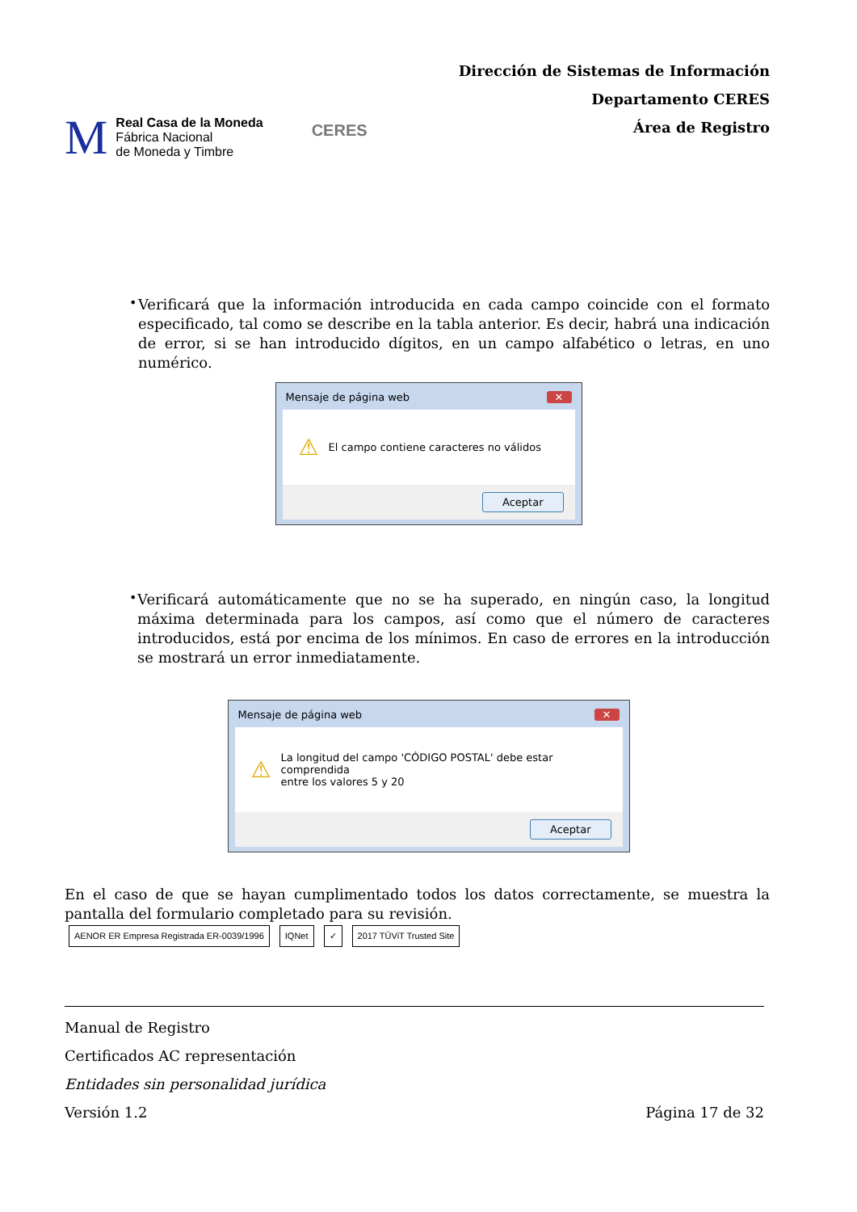M
Real Casa de la Moneda
Fábrica Nacional
de Moneda y Timbre
CERES
Dirección de Sistemas de Información
Departamento CERES
Área de Registro
•
Verificará que la información introducida en cada campo coincide con el formato especificado, tal como se describe en la tabla anterior. Es decir, habrá una indicación de error, si se han introducido dígitos, en un campo alfabético o letras, en uno numérico.
Mensaje de página web ✕
⚠ El campo contiene caracteres no válidos
Aceptar
•
Verificará automáticamente que no se ha superado, en ningún caso, la longitud máxima determinada para los campos, así como que el número de caracteres introducidos, está por encima de los mínimos. En caso de errores en la introducción se mostrará un error inmediatamente.
Mensaje de página web ✕
⚠ La longitud del campo 'CÓDIGO POSTAL' debe estar comprendida
entre los valores 5 y 20
Aceptar
En el caso de que se hayan cumplimentado todos los datos correctamente, se muestra la pantalla del formulario completado para su revisión.
AENOR ER Empresa Registrada ER-0039/1996
IQNet ✓ 2017 TÜViT Trusted Site
Manual de Registro
Certificados AC representación
Entidades sin personalidad jurídica
Versión 1.2 Página 17 de 32